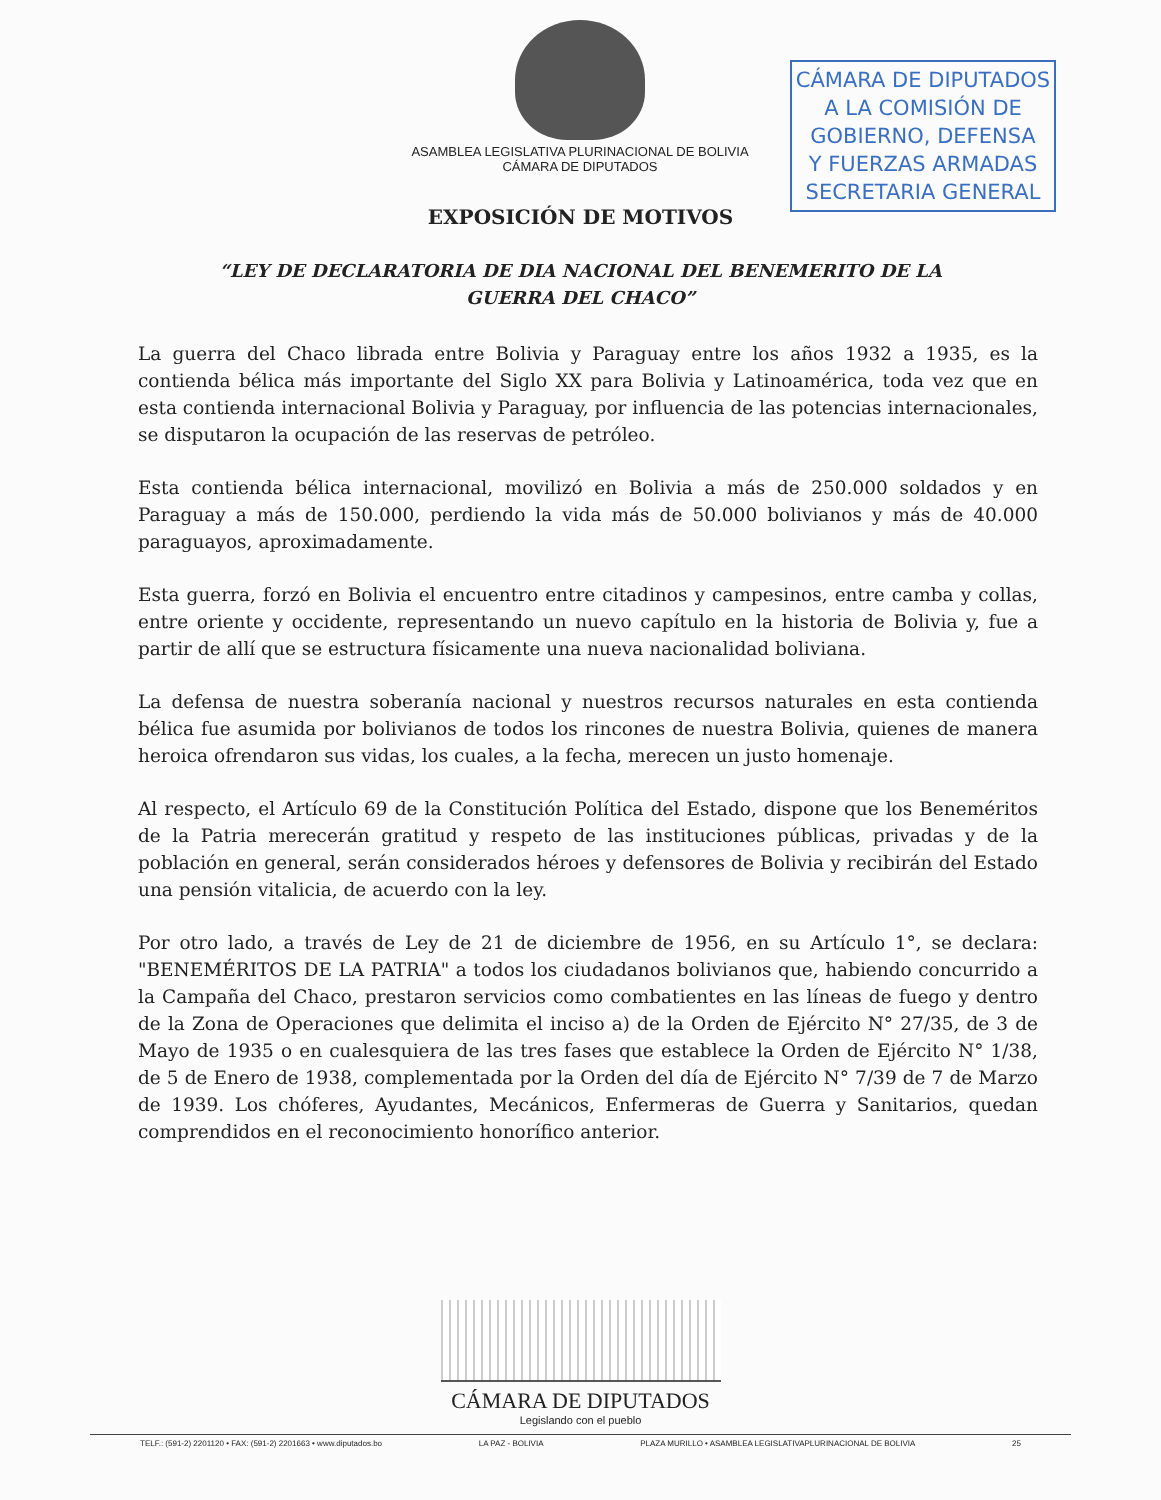ASAMBLEA LEGISLATIVA PLURINACIONAL DE BOLIVIA
CÁMARA DE DIPUTADOS
CÁMARA DE DIPUTADOS
A LA COMISIÓN DE
GOBIERNO, DEFENSA
Y FUERZAS ARMADAS
SECRETARIA GENERAL
EXPOSICIÓN DE MOTIVOS
“LEY DE DECLARATORIA DE DIA NACIONAL DEL BENEMERITO DE LA
GUERRA DEL CHACO”
La guerra del Chaco librada entre Bolivia y Paraguay entre los años 1932 a 1935, es la contienda bélica más importante del Siglo XX para Bolivia y Latinoamérica, toda vez que en esta contienda internacional Bolivia y Paraguay, por influencia de las potencias internacionales, se disputaron la ocupación de las reservas de petróleo.
Esta contienda bélica internacional, movilizó en Bolivia a más de 250.000 soldados y en Paraguay a más de 150.000, perdiendo la vida más de 50.000 bolivianos y más de 40.000 paraguayos, aproximadamente.
Esta guerra, forzó en Bolivia el encuentro entre citadinos y campesinos, entre camba y collas, entre oriente y occidente, representando un nuevo capítulo en la historia de Bolivia y, fue a partir de allí que se estructura físicamente una nueva nacionalidad boliviana.
La defensa de nuestra soberanía nacional y nuestros recursos naturales en esta contienda bélica fue asumida por bolivianos de todos los rincones de nuestra Bolivia, quienes de manera heroica ofrendaron sus vidas, los cuales, a la fecha, merecen un justo homenaje.
Al respecto, el Artículo 69 de la Constitución Política del Estado, dispone que los Beneméritos de la Patria merecerán gratitud y respeto de las instituciones públicas, privadas y de la población en general, serán considerados héroes y defensores de Bolivia y recibirán del Estado una pensión vitalicia, de acuerdo con la ley.
Por otro lado, a través de Ley de 21 de diciembre de 1956, en su Artículo 1°, se declara: "BENEMÉRITOS DE LA PATRIA" a todos los ciudadanos bolivianos que, habiendo concurrido a la Campaña del Chaco, prestaron servicios como combatientes en las líneas de fuego y dentro de la Zona de Operaciones que delimita el inciso a) de la Orden de Ejército N° 27/35, de 3 de Mayo de 1935 o en cualesquiera de las tres fases que establece la Orden de Ejército N° 1/38, de 5 de Enero de 1938, complementada por la Orden del día de Ejército N° 7/39 de 7 de Marzo de 1939. Los chóferes, Ayudantes, Mecánicos, Enfermeras de Guerra y Sanitarios, quedan comprendidos en el reconocimiento honorífico anterior.
CÁMARA DE DIPUTADOS
Legislando con el pueblo
TELF.: (591-2) 2201120 • FAX: (591-2) 2201663 • www.diputados.bo LA PAZ - BOLIVIA PLAZA MURILLO • ASAMBLEA LEGISLATIVAPLURINACIONAL DE BOLIVIA 25